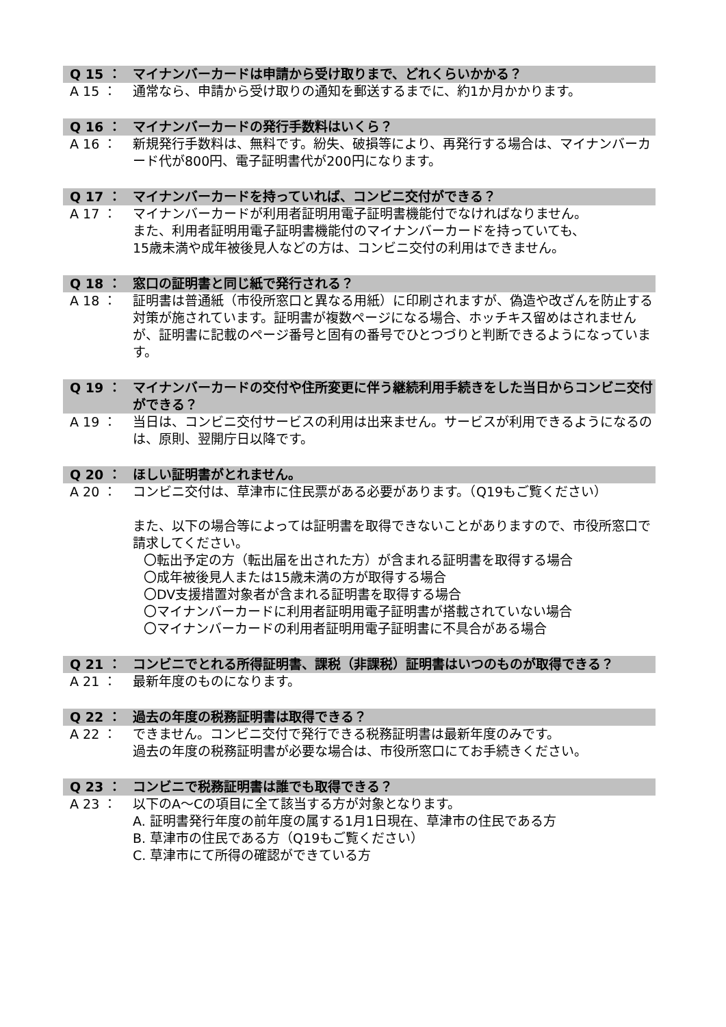Q 15 ：
マイナンバーカードは申請から受け取りまで、どれくらいかかる？
A 15 ：
通常なら、申請から受け取りの通知を郵送するまでに、約1か月かかります。
Q 16 ：
マイナンバーカードの発行手数料はいくら？
A 16 ：
新規発行手数料は、無料です。紛失、破損等により、再発行する場合は、マイナンバーカード代が800円、電子証明書代が200円になります。
Q 17 ：
マイナンバーカードを持っていれば、コンビニ交付ができる？
A 17 ：
マイナンバーカードが利用者証明用電子証明書機能付でなければなりません。
また、利用者証明用電子証明書機能付のマイナンバーカードを持っていても、
15歳未満や成年被後見人などの方は、コンビニ交付の利用はできません。
Q 18 ：
窓口の証明書と同じ紙で発行される？
A 18 ：
証明書は普通紙（市役所窓口と異なる用紙）に印刷されますが、偽造や改ざんを防止する対策が施されています。証明書が複数ページになる場合、ホッチキス留めはされませんが、証明書に記載のページ番号と固有の番号でひとつづりと判断できるようになっています。
Q 19 ：
マイナンバーカードの交付や住所変更に伴う継続利用手続きをした当日からコンビニ交付ができる？
A 19 ：
当日は、コンビニ交付サービスの利用は出来ません。サービスが利用できるようになるのは、原則、翌開庁日以降です。
Q 20 ：
ほしい証明書がとれません。
A 20 ：
コンビニ交付は、草津市に住民票がある必要があります。（Q19もご覧ください）
また、以下の場合等によっては証明書を取得できないことがありますので、市役所窓口で請求してください。
〇転出予定の方（転出届を出された方）が含まれる証明書を取得する場合
〇成年被後見人または15歳未満の方が取得する場合
〇DV支援措置対象者が含まれる証明書を取得する場合
〇マイナンバーカードに利用者証明用電子証明書が搭載されていない場合
〇マイナンバーカードの利用者証明用電子証明書に不具合がある場合
Q 21 ：
コンビニでとれる所得証明書、課税（非課税）証明書はいつのものが取得できる？
A 21 ：
最新年度のものになります。
Q 22 ：
過去の年度の税務証明書は取得できる？
A 22 ：
できません。コンビニ交付で発行できる税務証明書は最新年度のみです。
過去の年度の税務証明書が必要な場合は、市役所窓口にてお手続きください。
Q 23 ：
コンビニで税務証明書は誰でも取得できる？
A 23 ：
以下のA～Cの項目に全て該当する方が対象となります。
A. 証明書発行年度の前年度の属する1月1日現在、草津市の住民である方
B. 草津市の住民である方（Q19もご覧ください）
C. 草津市にて所得の確認ができている方